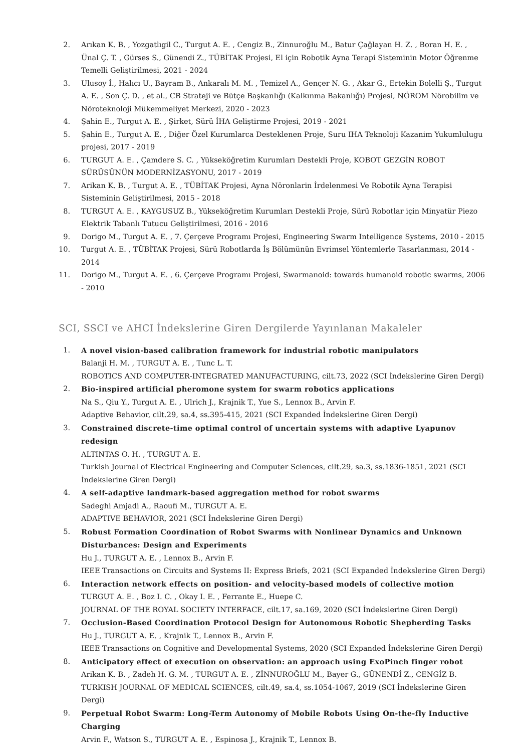2. Arıkan K. B. , Yozgatlıgil C., Turgut A. E. , Cengiz B., Zinnuroğlu M., Batur Çağlayan H. Z. , Boran H. E. , Ünal Ç. T. , Gürses S., Günendi Z., TÜBİTAK Projesi, El için Robotik Ayna Terapi Sisteminin Motor Öğrenme Temelli Geliştirilmesi, 2021 - 2024
3. Ulusoy İ., Halıcı U., Bayram B., Ankaralı M. M. , Temizel A., Gençer N. G. , Akar G., Ertekin Bolelli Ş., Turgut A. E. , Son Ç. D. , et al., CB Strateji ve Bütçe Başkanlığı (Kalkınma Bakanlığı) Projesi, NÖROM Nörobilim ve Nöroteknoloji Mükemmeliyet Merkezi, 2020 - 2023
4. Şahin E., Turgut A. E. , Şirket, Sürü İHA Geliştirme Projesi, 2019 - 2021
5. Şahin E., Turgut A. E. , Diğer Özel Kurumlarca Desteklenen Proje, Suru IHA Teknoloji Kazanim Yukumlulugu projesi, 2017 - 2019
6. TURGUT A. E. , Çamdere S. C. , Yükseköğretim Kurumları Destekli Proje, KOBOT GEZGİN ROBOT SÜRÜSÜNÜN MODERNİZASYONU, 2017 - 2019
7. Arikan K. B. , Turgut A. E. , TÜBİTAK Projesi, Ayna Nöronlarin İrdelenmesi Ve Robotik Ayna Terapisi Sisteminin Geliştirilmesi, 2015 - 2018
8. TURGUT A. E. , KAYGUSUZ B., Yükseköğretim Kurumları Destekli Proje, Sürü Robotlar için Minyatür Piezo Elektrik Tabanlı Tutucu Geliştirilmesi, 2016 - 2016
9. Dorigo M., Turgut A. E. , 7. Çerçeve Programı Projesi, Engineering Swarm Intelligence Systems, 2010 - 2015
10. Turgut A. E. , TÜBİTAK Projesi, Sürü Robotlarda İş Bölümünün Evrimsel Yöntemlerle Tasarlanması, 2014 - 2014
11. Dorigo M., Turgut A. E. , 6. Çerçeve Programı Projesi, Swarmanoid: towards humanoid robotic swarms, 2006 - 2010
SCI, SSCI ve AHCI İndekslerine Giren Dergilerde Yayınlanan Makaleler
1. A novel vision-based calibration framework for industrial robotic manipulators
Balanji H. M. , TURGUT A. E. , Tunc L. T.
ROBOTICS AND COMPUTER-INTEGRATED MANUFACTURING, cilt.73, 2022 (SCI İndekslerine Giren Dergi)
2. Bio-inspired artificial pheromone system for swarm robotics applications
Na S., Qiu Y., Turgut A. E. , Ulrich J., Krajnik T., Yue S., Lennox B., Arvin F.
Adaptive Behavior, cilt.29, sa.4, ss.395-415, 2021 (SCI Expanded İndekslerine Giren Dergi)
3. Constrained discrete-time optimal control of uncertain systems with adaptive Lyapunov redesign
ALTINTAS O. H. , TURGUT A. E.
Turkish Journal of Electrical Engineering and Computer Sciences, cilt.29, sa.3, ss.1836-1851, 2021 (SCI İndekslerine Giren Dergi)
4. A self-adaptive landmark-based aggregation method for robot swarms
Sadeghi Amjadi A., Raoufi M., TURGUT A. E.
ADAPTIVE BEHAVIOR, 2021 (SCI İndekslerine Giren Dergi)
5. Robust Formation Coordination of Robot Swarms with Nonlinear Dynamics and Unknown Disturbances: Design and Experiments
Hu J., TURGUT A. E. , Lennox B., Arvin F.
IEEE Transactions on Circuits and Systems II: Express Briefs, 2021 (SCI Expanded İndekslerine Giren Dergi)
6. Interaction network effects on position- and velocity-based models of collective motion
TURGUT A. E. , Boz I. C. , Okay I. E. , Ferrante E., Huepe C.
JOURNAL OF THE ROYAL SOCIETY INTERFACE, cilt.17, sa.169, 2020 (SCI İndekslerine Giren Dergi)
7. Occlusion-Based Coordination Protocol Design for Autonomous Robotic Shepherding Tasks
Hu J., TURGUT A. E. , Krajnik T., Lennox B., Arvin F.
IEEE Transactions on Cognitive and Developmental Systems, 2020 (SCI Expanded İndekslerine Giren Dergi)
8. Anticipatory effect of execution on observation: an approach using ExoPinch finger robot
Arikan K. B. , Zadeh H. G. M. , TURGUT A. E. , ZİNNUROĞLU M., Bayer G., GÜNENDİ Z., CENGİZ B.
TURKISH JOURNAL OF MEDICAL SCIENCES, cilt.49, sa.4, ss.1054-1067, 2019 (SCI İndekslerine Giren Dergi)
9. Perpetual Robot Swarm: Long-Term Autonomy of Mobile Robots Using On-the-fly Inductive Charging
Arvin F., Watson S., TURGUT A. E. , Espinosa J., Krajnik T., Lennox B.